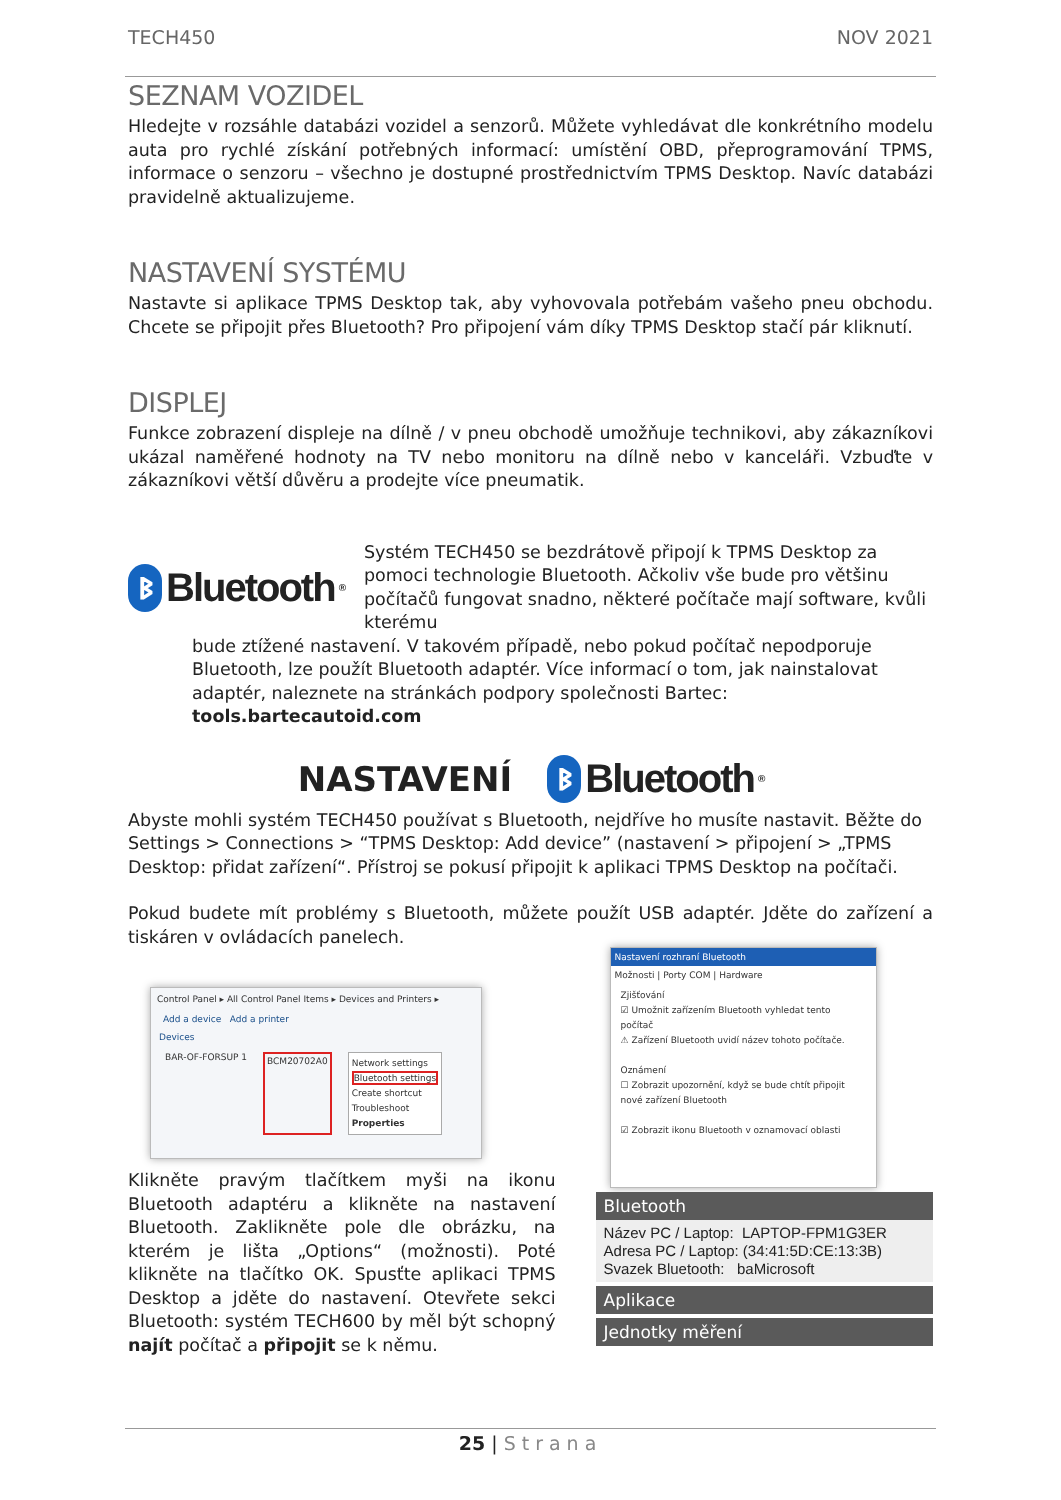TECH450 NOV 2021
SEZNAM VOZIDEL
Hledejte v rozsáhle databázi vozidel a senzorů. Můžete vyhledávat dle konkrétního modelu auta pro rychlé získání potřebných informací: umístění OBD, přeprogramování TPMS, informace o senzoru – všechno je dostupné prostřednictvím TPMS Desktop. Navíc databázi pravidelně aktualizujeme.
NASTAVENÍ SYSTÉMU
Nastavte si aplikace TPMS Desktop tak, aby vyhovovala potřebám vašeho pneu obchodu. Chcete se připojit přes Bluetooth? Pro připojení vám díky TPMS Desktop stačí pár kliknutí.
DISPLEJ
Funkce zobrazení displeje na dílně / v pneu obchodě umožňuje technikovi, aby zákazníkovi ukázal naměřené hodnoty na TV nebo monitoru na dílně nebo v kanceláři. Vzbuďte v zákazníkovi větší důvěru a prodejte více pneumatik.
ᛒ Bluetooth<sup>®</sup>
Systém TECH450 se bezdrátově připojí k TPMS Desktop za pomoci technologie Bluetooth. Ačkoliv vše bude pro většinu počítačů fungovat snadno, některé počítače mají software, kvůli kterému
bude ztížené nastavení. V takovém případě, nebo pokud počítač nepodporuje Bluetooth, lze použít Bluetooth adaptér. Více informací o tom, jak nainstalovat adaptér, naleznete na stránkách podpory společnosti Bartec: tools.bartecautoid.com
NASTAVENÍ ᛒ Bluetooth<sup>®</sup>
Abyste mohli systém TECH450 používat s Bluetooth, nejdříve ho musíte nastavit. Běžte do Settings > Connections > “TPMS Desktop: Add device” (nastavení > připojení > „TPMS Desktop: přidat zařízení“. Přístroj se pokusí připojit k aplikaci TPMS Desktop na počítači.
Pokud budete mít problémy s Bluetooth, můžete použít USB adaptér. Jděte do zařízení a tiskáren v ovládacích panelech.
Control Panel ▸ All Control Panel Items ▸ Devices and Printers ▸
Add a device Add a printer
Devices
BAR-OF-FORSUP 1 BCM20702A0
Network settings
Bluetooth settings
Create shortcut
Troubleshoot
Properties
Klikněte pravým tlačítkem myši na ikonu Bluetooth adaptéru a klikněte na nastavení Bluetooth. Zaklikněte pole dle obrázku, na kterém je lišta „Options“ (možnosti). Poté klikněte na tlačítko OK. Spusťte aplikaci TPMS Desktop a jděte do nastavení. Otevřete sekci Bluetooth: systém TECH600 by měl být schopný najít počítač a připojit se k němu.
Nastavení rozhraní Bluetooth
Možnosti | Porty COM | Hardware
Zjišťování
☑ Umožnit zařízením Bluetooth vyhledat tento počítač
⚠ Zařízení Bluetooth uvidí název tohoto počítače.
Oznámení
☐ Zobrazit upozornění, když se bude chtít připojit nové zařízení Bluetooth
☑ Zobrazit ikonu Bluetooth v oznamovací oblasti
Bluetooth
Název PC / Laptop: LAPTOP-FPM1G3ER
Adresa PC / Laptop: (34:41:5D:CE:13:3B)
Svazek Bluetooth: baMicrosoft
Aplikace
Jednotky měření
25 | Strana